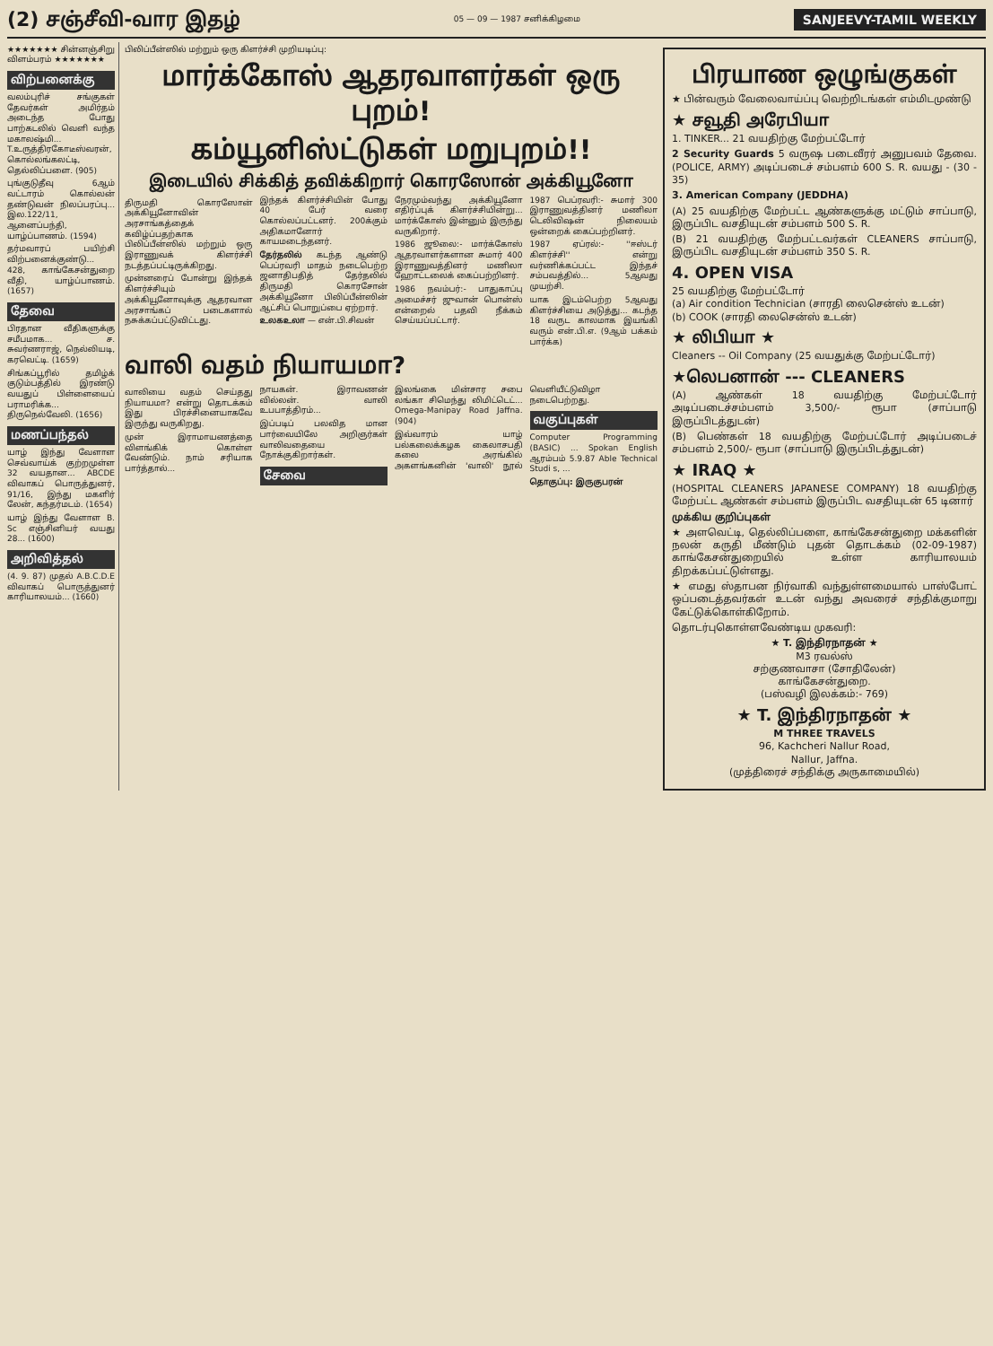(2) சஞ்சீவி-வார இதழ் 05 — 09 — 1987 சனிக்கிழமை SANJEEVY-TAMIL WEEKLY
★★★★★★★ சின்னஞ்சிறு விளம்பரம் ★★★★★★★
விற்பனைக்கு
வலம்புரிச் சங்குகள் தேவர்கள் அமிர்தம் அடைந்த போது பாற்கடலில் வெளி வந்த மகாலஷ்மி... T.உருத்திரகோடீஸ்வரன், கொல்லங்கலட்டி, தெல்லிப்பளை. (905)
புங்குடுதீவு 6ஆம் வட்டாரம் கொல்லன் தண்டுவன் நிலப்பரப்பு... இல.122/11, ஆனைப்பந்தி, யாழ்ப்பாணம். (1594)
தர்மவாரப் பயிற்சி விற்பனைக்குண்டு... 428, காங்கேசன்துறை வீதி, யாழ்ப்பாணம். (1657)
தேவை
பிரதான வீதிகளுக்கு சமீபமாக... ச. சுவர்ணராஜ், நெல்லியடி, கரவெட்டி. (1659)
சிங்கப்பூரில் தமிழ்க் குடும்பத்தில் இரண்டு வயதுப் பிள்ளையைப் பராமரிக்க... திருநெல்வேலி. (1656)
மணப்பந்தல்
யாழ் இந்து வேளாள செவ்வாய்க் குற்றமுள்ள 32 வயதான... ABCDE விவாகப் பொருத்துனர், 91/16, இந்து மகளிர் லேன், கந்தர்மடம். (1654)
யாழ் இந்து வேளாள B. Sc எஞ்சினியர் வயது 28... (1600)
அறிவித்தல்
(4. 9. 87) முதல் A.B.C.D.E விவாகப் பொருத்துனர் காரியாலயம்... (1660)
பிலிப்பீன்ஸில் மற்றும் ஒரு கிளர்ச்சி முறியடிப்பு:
மார்க்கோஸ் ஆதரவாளர்கள் ஒரு புறம்!
கம்யூனிஸ்ட்டுகள் மறுபுறம்!!
இடையில் சிக்கித் தவிக்கிறார் கொரஸோன் அக்கியூனோ
திருமதி கொரஸோன் அக்கியூனோவின் அரசாங்கத்தைக் கவிழ்ப்பதற்காக பிலிப்பீன்ஸில் மற்றும் ஒரு இராணுவக் கிளர்ச்சி நடத்தப்பட்டிருக்கிறது.
முன்னரைப் போன்று இந்தக் கிளர்ச்சியும் அக்கியூனோவுக்கு ஆதரவான அரசாங்கப் படைகளால் நசுக்கப்பட்டுவிட்டது.
இந்தக் கிளர்ச்சியின் போது 40 பேர் வரை கொல்லப்பட்டனர். 200க்கும் அதிகமானோர் காயமடைந்தனர்.
தேர்தலில் கடந்த ஆண்டு பெப்ரவரி மாதம் நடைபெற்ற ஜனாதிபதித் தேர்தலில் திருமதி கொரசோன் அக்கியூனோ பிலிப்பீன்ஸின் ஆட்சிப் பொறுப்பை ஏற்றார்.
உலகஉலா — என்.பி.சிவன்
நேரமும்வந்து அக்கியூனோ எதிர்ப்புக் கிளர்ச்சியின்று... மார்க்கோஸ் இன்னும் இருந்து வருகிறார்.
1986 ஜூலை:- மார்க்கோஸ் ஆதரவாளர்களான சுமார் 400 இராணுவத்தினர் மணிலா ஹோட்டலைக் கைப்பற்றினர்.
1986 நவம்பர்:- பாதுகாப்பு அமைச்சர் ஜுவான் பொன்ஸ் என்றைல் பதவி நீக்கம் செய்யப்பட்டார்.
1987 பெப்ரவரி:- சுமார் 300 இராணுவத்தினர் மணிலா டெலிவிஷன் நிலையம் ஒன்றைக் கைப்பற்றினர்.
1987 ஏப்ரல்:- ''ஈஸ்டர் கிளர்ச்சி'' என்று வர்ணிக்கப்பட்ட இந்தச் சம்பவத்தில்... 5ஆவது முயற்சி.
யாக இடம்பெற்ற 5ஆவது கிளர்ச்சியை அடுத்து... கடந்த 18 வருட காலமாக இயங்கி வரும் என்.பி.எ. (9ஆம் பக்கம் பார்க்க)
வாலி வதம் நியாயமா?
வாலியை வதம் செய்தது நியாயமா? என்று தொடக்கம் இது பிரச்சினையாகவே இருந்து வருகிறது.
முன் இராமாயணத்தை விளங்கிக் கொள்ள வேண்டும். நாம் சரியாக பார்த்தால்...
நாயகன். இராவணன் வில்லன். வாலி உபபாத்திரம்...
இப்படிப் பலவித மான பார்வையிலே அறிஞர்கள் வாலிவதையை நோக்குகிறார்கள்.
சேவை
இலங்கை மின்சார சபை லங்கா சிமெந்து லிமிட்டெட்... Omega-Manipay Road Jaffna. (904)
இவ்வாரம் யாழ் பல்கலைக்கழக கைலாசபதி கலை அரங்கில் அகளங்கனின் 'வாலி' நூல் வெளியீட்டுவிழா நடைபெற்றது.
வகுப்புகள்
Computer Programming (BASIC) ... Spokan English ஆரம்பம் 5.9.87 Able Technical Studi s, ...
தொகுப்பு: இருகுபரன்
பிரயாண ஒழுங்குகள்
★ பின்வரும் வேலைவாய்ப்பு வெற்றிடங்கள் எம்மிடமுண்டு
★ சவூதி அரேபியா
1. TINKER... 21 வயதிற்கு மேற்பட்டோர்
2 Security Guards 5 வருஷ படைவீரர் அனுபவம் தேவை. (POLICE, ARMY) அடிப்படைச் சம்பளம் 600 S. R. வயது - (30 - 35)
3. American Company (JEDDHA)
(A) 25 வயதிற்கு மேற்பட்ட ஆண்களுக்கு மட்டும் சாப்பாடு, இருப்பிட வசதியுடன் சம்பளம் 500 S. R.
(B) 21 வயதிற்கு மேற்பட்டவர்கள் CLEANERS சாப்பாடு, இருப்பிட வசதியுடன் சம்பளம் 350 S. R.
4. OPEN VISA
25 வயதிற்கு மேற்பட்டோர்
(a) Air condition Technician (சாரதி லைசென்ஸ் உடன்)
(b) COOK (சாரதி லைசென்ஸ் உடன்)
★ லிபியா ★
Cleaners -- Oil Company (25 வயதுக்கு மேற்பட்டோர்)
★லெபனான் --- CLEANERS
(A) ஆண்கள் 18 வயதிற்கு மேற்பட்டோர் அடிப்படைச்சம்பளம் 3,500/- ரூபா (சாப்பாடு இருப்பிடத்துடன்)
(B) பெண்கள் 18 வயதிற்கு மேற்பட்டோர் அடிப்படைச் சம்பளம் 2,500/- ரூபா (சாப்பாடு இருப்பிடத்துடன்)
★ IRAQ ★
(HOSPITAL CLEANERS JAPANESE COMPANY) 18 வயதிற்கு மேற்பட்ட ஆண்கள் சம்பளம் இருப்பிட வசதியுடன் 65 டினார்
முக்கிய குறிப்புகள்
★ அளவெட்டி, தெல்லிப்பளை, காங்கேசன்துறை மக்களின் நலன் கருதி மீண்டும் புதன் தொடக்கம் (02-09-1987) காங்கேசன்துறையில் உள்ள காரியாலயம் திறக்கப்பட்டுள்ளது.
★ எமது ஸ்தாபன நிர்வாகி வந்துள்ளமையால் பாஸ்போட் ஒப்படைத்தவர்கள் உடன் வந்து அவரைச் சந்திக்குமாறு கேட்டுக்கொள்கிறோம்.
தொடர்புகொள்ளவேண்டிய முகவரி:
★ T. இந்திரநாதன் ★
M3 ரவல்ஸ்
சற்குணவாசா (சோதிலேன்)
காங்கேசன்துறை.
(பஸ்வழி இலக்கம்:- 769)
★ T. இந்திரநாதன் ★
M THREE TRAVELS
96, Kachcheri Nallur Road,
Nallur, Jaffna.
(முத்திரைச் சந்திக்கு அருகாமையில்)